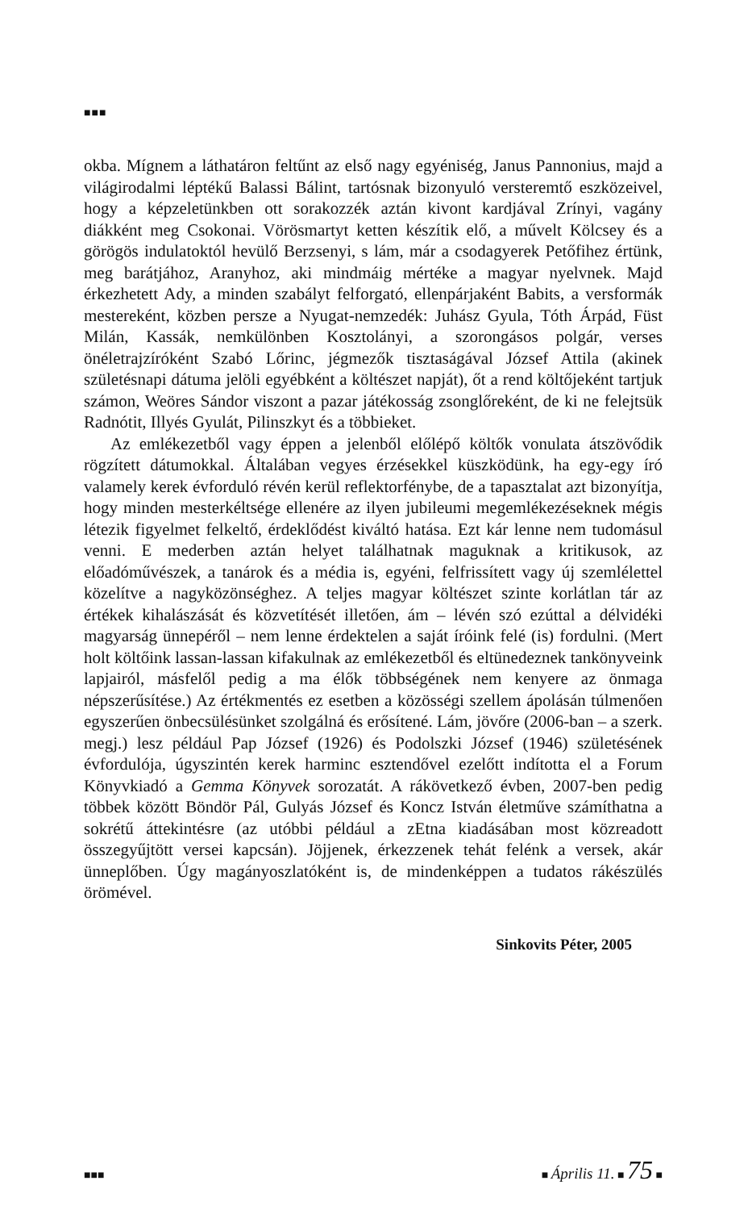■■■
okba. Mígnem a láthatáron feltűnt az első nagy egyéniség, Janus Pannonius, majd a világirodalmi léptékű Balassi Bálint, tartósnak bizonyuló versteremtő eszközeivel, hogy a képzeletünkben ott sorakozzék aztán kivont kardjával Zrínyi, vagány diákként meg Csokonai. Vörösmartyt ketten készítik elő, a művelt Kölcsey és a görögös indulatoktól hevülő Berzsenyi, s lám, már a csodagyerek Petőfihez értünk, meg barátjához, Aranyhoz, aki mindmáig mértéke a magyar nyelvnek. Majd érkezhetett Ady, a minden szabályt felforgató, ellenpárjaként Babits, a versformák mestereként, közben persze a Nyugat-nemzedék: Juhász Gyula, Tóth Árpád, Füst Milán, Kassák, nemkülönben Kosztolányi, a szorongásos polgár, verses önéletrajzíróként Szabó Lőrinc, jégmezők tisztaságával József Attila (akinek születésnapi dátuma jelöli egyébként a költészet napját), őt a rend költőjeként tartjuk számon, Weöres Sándor viszont a pazar játékosság zsonglőreként, de ki ne felejtsük Radnótit, Illyés Gyulát, Pilinszkyt és a többieket.
Az emlékezetből vagy éppen a jelenből előlépő költők vonulata átszövődik rögzített dátumokkal. Általában vegyes érzésekkel küszködünk, ha egy-egy író valamely kerek évforduló révén kerül reflektorfénybe, de a tapasztalat azt bizonyítja, hogy minden mesterkéltsége ellenére az ilyen jubileumi megemlékezéseknek mégis létezik figyelmet felkeltő, érdeklődést kiváltó hatása. Ezt kár lenne nem tudomásul venni. E mederben aztán helyet találhatnak maguknak a kritikusok, az előadóművészek, a tanárok és a média is, egyéni, felfrissített vagy új szemlélettel közelítve a nagyközönséghez. A teljes magyar költészet szinte korlátlan tár az értékek kihalászását és közvetítését illetően, ám – lévén szó ezúttal a délvidéki magyarság ünnepéről – nem lenne érdektelen a saját íróink felé (is) fordulni. (Mert holt költőink lassan-lassan kifakulnak az emlékezetből és eltünedeznek tankönyveink lapjairól, másfelől pedig a ma élők többségének nem kenyere az önmaga népszerűsítése.) Az értékmentés ez esetben a közösségi szellem ápolásán túlmenően egyszerűen önbecsülésünket szolgálná és erősítené. Lám, jövőre (2006-ban – a szerk. megj.) lesz például Pap József (1926) és Podolszki József (1946) születésének évfordulója, úgyszintén kerek harminc esztendővel ezelőtt indította el a Forum Könyvkiadó a Gemma Könyvek sorozatát. A rákövetkező évben, 2007-ben pedig többek között Böndör Pál, Gulyás József és Koncz István életműve számíthatna a sokrétű áttekintésre (az utóbbi például a zEtna kiadásában most közreadott összegyűjtött versei kapcsán). Jöjjenek, érkezzenek tehát felénk a versek, akár ünneplőben. Úgy magányoszlatóként is, de mindenképpen a tudatos rákészülés örömével.
Sinkovits Péter, 2005
■■■ ■ Április 11. ■ 75 ■